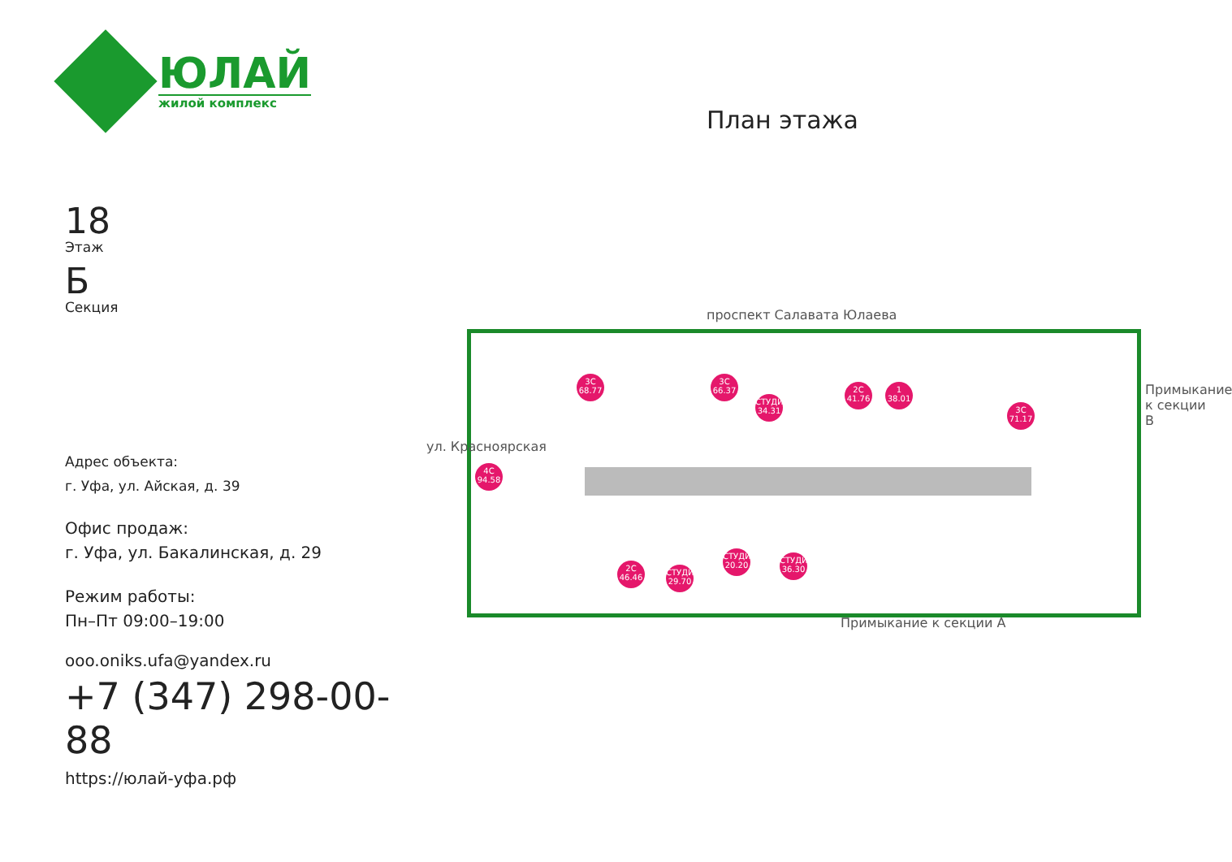ЮЛАЙ
жилой комплекс
План этажа
18
Этаж
Б
Секция
Адрес объекта:
г. Уфа, ул. Айская, д. 39
Офис продаж:
г. Уфа, ул. Бакалинская, д. 29
Режим работы:
Пн–Пт 09:00–19:00
ooo.oniks.ufa@yandex.ru
+7 (347) 298-00-88
https://юлай-уфа.рф
проспект Салавата Юлаева
3С 68.77
3С 66.37
СТУДИЯ 34.31
2С 41.76
1 38.01
3С 71.17
4С 94.58
2С 46.46
СТУДИЯ 29.70
СТУДИЯ 20.20
СТУДИЯ 36.30
Примыкание к секции А
ул. Красноярская
Примыкание к секции В